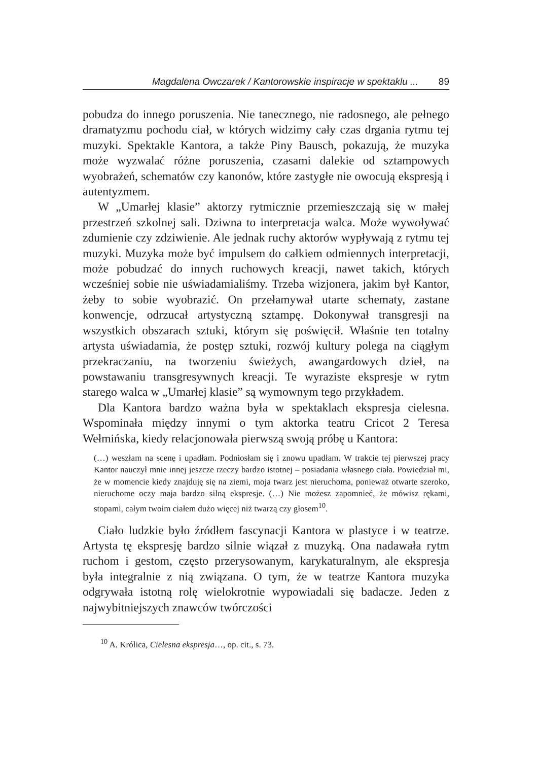Magdalena Owczarek / Kantorowskie inspiracje w spektaklu ... 89
pobudza do innego poruszenia. Nie tanecznego, nie radosnego, ale pełnego dramatyzmu pochodu ciał, w których widzimy cały czas drgania rytmu tej muzyki. Spektakle Kantora, a także Piny Bausch, pokazują, że muzyka może wyzwalać różne poruszenia, czasami dalekie od sztampowych wyobrażeń, schematów czy kanonów, które zastygłe nie owocują ekspresją i autentyzmem.
W „Umarłej klasie” aktorzy rytmicznie przemieszczają się w małej przestrzeń szkolnej sali. Dziwna to interpretacja walca. Może wywoływać zdumienie czy zdziwienie. Ale jednak ruchy aktorów wypływają z rytmu tej muzyki. Muzyka może być impulsem do całkiem odmiennych interpretacji, może pobudzać do innych ruchowych kreacji, nawet takich, których wcześniej sobie nie uświadamialiśmy. Trzeba wizjonera, jakim był Kantor, żeby to sobie wyobrazić. On przełamywał utarte schematy, zastane konwencje, odrzucał artystyczną sztampę. Dokonywał transgresji na wszystkich obszarach sztuki, którym się poświęcił. Właśnie ten totalny artysta uświadamia, że postęp sztuki, rozwój kultury polega na ciągłym przekraczaniu, na tworzeniu świeżych, awangardowych dzieł, na powstawaniu transgresywnych kreacji. Te wyraziste ekspresje w rytm starego walca w „Umarłej klasie” są wymownym tego przykładem.
Dla Kantora bardzo ważna była w spektaklach ekspresja cielesna. Wspominała między innymi o tym aktorka teatru Cricot 2 Teresa Wełmińska, kiedy relacjonowała pierwszą swoją próbę u Kantora:
(…) weszłam na scenę i upadłam. Podniosłam się i znowu upadłam. W trakcie tej pierwszej pracy Kantor nauczył mnie innej jeszcze rzeczy bardzo istotnej – posiadania własnego ciała. Powiedział mi, że w momencie kiedy znajduję się na ziemi, moja twarz jest nieruchoma, ponieważ otwarte szeroko, nieruchome oczy maja bardzo silną ekspresje. (…) Nie możesz zapomnieć, że mówisz rękami, stopami, całym twoim ciałem dużo więcej niż twarzą czy głosem<sup>10</sup>.
Ciało ludzkie było źródłem fascynacji Kantora w plastyce i w teatrze. Artysta tę ekspresję bardzo silnie wiązał z muzyką. Ona nadawała rytm ruchom i gestom, często przerysowanym, karykaturalnym, ale ekspresja była integralnie z nią związana. O tym, że w teatrze Kantora muzyka odgrywała istotną rolę wielokrotnie wypowiadali się badacze. Jeden z najwybitniejszych znawców twórczości
<sup>10</sup> A. Królica, Cielesna ekspresja…, op. cit., s. 73.